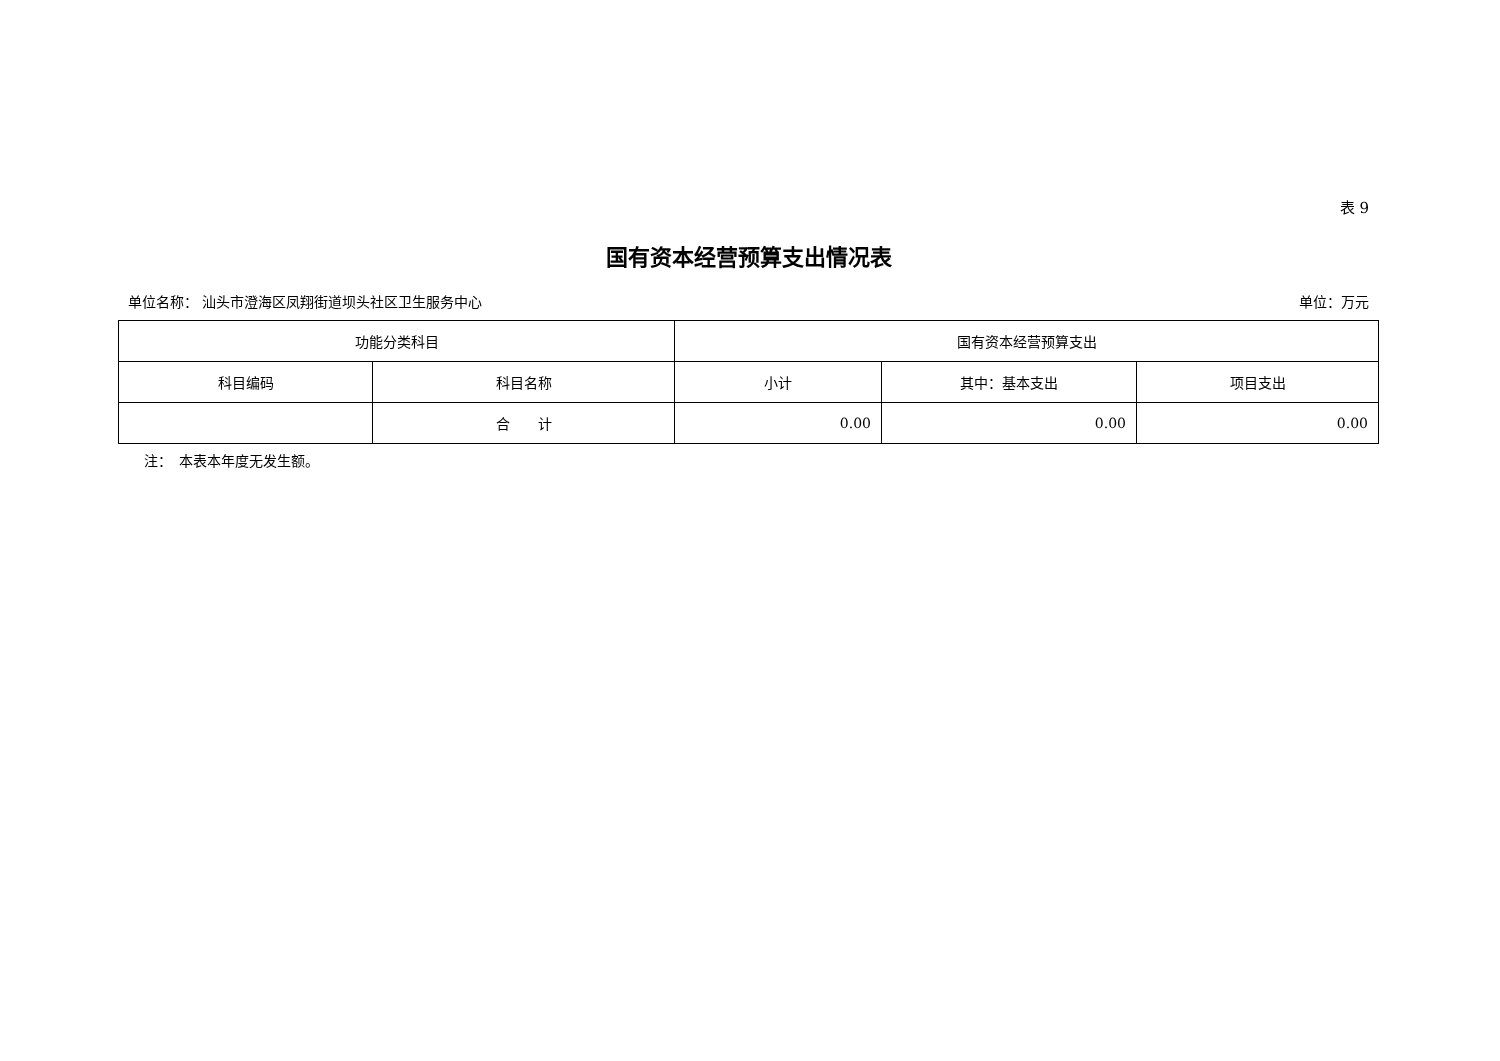表 9
国有资本经营预算支出情况表
单位名称： 汕头市澄海区凤翔街道坝头社区卫生服务中心 单位：万元
| 功能分类科目 | | 国有资本经营预算支出 | | |
| --- | --- | --- | --- | --- |
| 科目编码 | 科目名称 | 小计 | 其中：基本支出 | 项目支出 |
| | 合 计 | 0.00 | 0.00 | 0.00 |
注：　本表本年度无发生额。